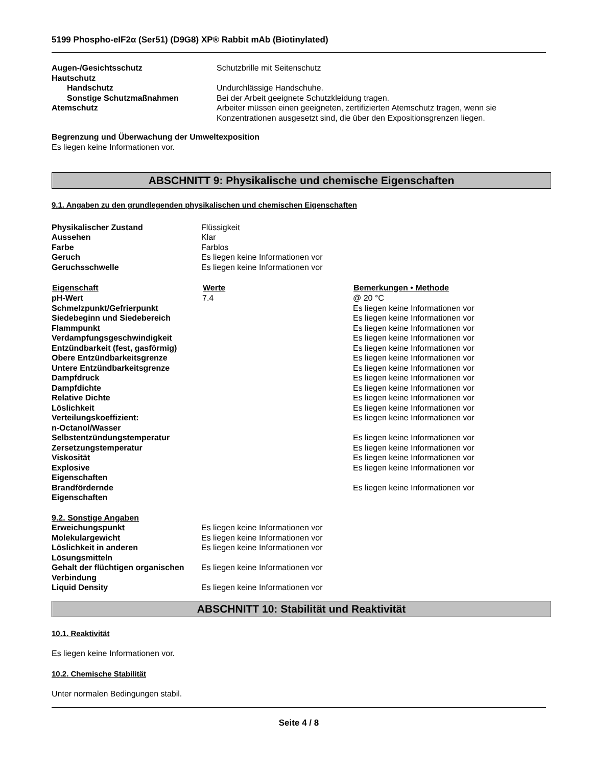5199 Phospho-eIF2α (Ser51) (D9G8) XP® Rabbit mAb (Biotinylated)
| Augen-/Gesichtsschutz | Schutzbrille mit Seitenschutz |
| Hautschutz | |
| Handschutz | Undurchlässige Handschuhe. |
| Sonstige Schutzmaßnahmen | Bei der Arbeit geeignete Schutzkleidung tragen. |
| Atemschutz | Arbeiter müssen einen geeigneten, zertifizierten Atemschutz tragen, wenn sie Konzentrationen ausgesetzt sind, die über den Expositionsgrenzen liegen. |
Begrenzung und Überwachung der Umweltexposition
Es liegen keine Informationen vor.
ABSCHNITT 9: Physikalische und chemische Eigenschaften
9.1. Angaben zu den grundlegenden physikalischen und chemischen Eigenschaften
| Physikalischer Zustand | Flüssigkeit |
| Aussehen | Klar |
| Farbe | Farblos |
| Geruch | Es liegen keine Informationen vor |
| Geruchsschwelle | Es liegen keine Informationen vor |
| Eigenschaft | Werte | Bemerkungen • Methode |
| --- | --- | --- |
| pH-Wert | 7.4 | @ 20 °C |
| Schmelzpunkt/Gefrierpunkt | | Es liegen keine Informationen vor |
| Siedebeginn und Siedebereich | | Es liegen keine Informationen vor |
| Flammpunkt | | Es liegen keine Informationen vor |
| Verdampfungsgeschwindigkeit | | Es liegen keine Informationen vor |
| Entzündbarkeit (fest, gasförmig) | | Es liegen keine Informationen vor |
| Obere Entzündbarkeitsgrenze | | Es liegen keine Informationen vor |
| Untere Entzündbarkeitsgrenze | | Es liegen keine Informationen vor |
| Dampfdruck | | Es liegen keine Informationen vor |
| Dampfdichte | | Es liegen keine Informationen vor |
| Relative Dichte | | Es liegen keine Informationen vor |
| Löslichkeit | | Es liegen keine Informationen vor |
| Verteilungskoeffizient: n-Octanol/Wasser | | Es liegen keine Informationen vor |
| Selbstentzündungstemperatur | | Es liegen keine Informationen vor |
| Zersetzungstemperatur | | Es liegen keine Informationen vor |
| Viskosität | | Es liegen keine Informationen vor |
| Explosive Eigenschaften | | Es liegen keine Informationen vor |
| Brandfördernde Eigenschaften | | Es liegen keine Informationen vor |
9.2. Sonstige Angaben
| Erweichungspunkt | Es liegen keine Informationen vor |
| Molekulargewicht | Es liegen keine Informationen vor |
| Löslichkeit in anderen Lösungsmitteln | Es liegen keine Informationen vor |
| Gehalt der flüchtigen organischen Verbindung | Es liegen keine Informationen vor |
| Liquid Density | Es liegen keine Informationen vor |
ABSCHNITT 10: Stabilität und Reaktivität
10.1. Reaktivität
Es liegen keine Informationen vor.
10.2. Chemische Stabilität
Unter normalen Bedingungen stabil.
Seite 4 / 8